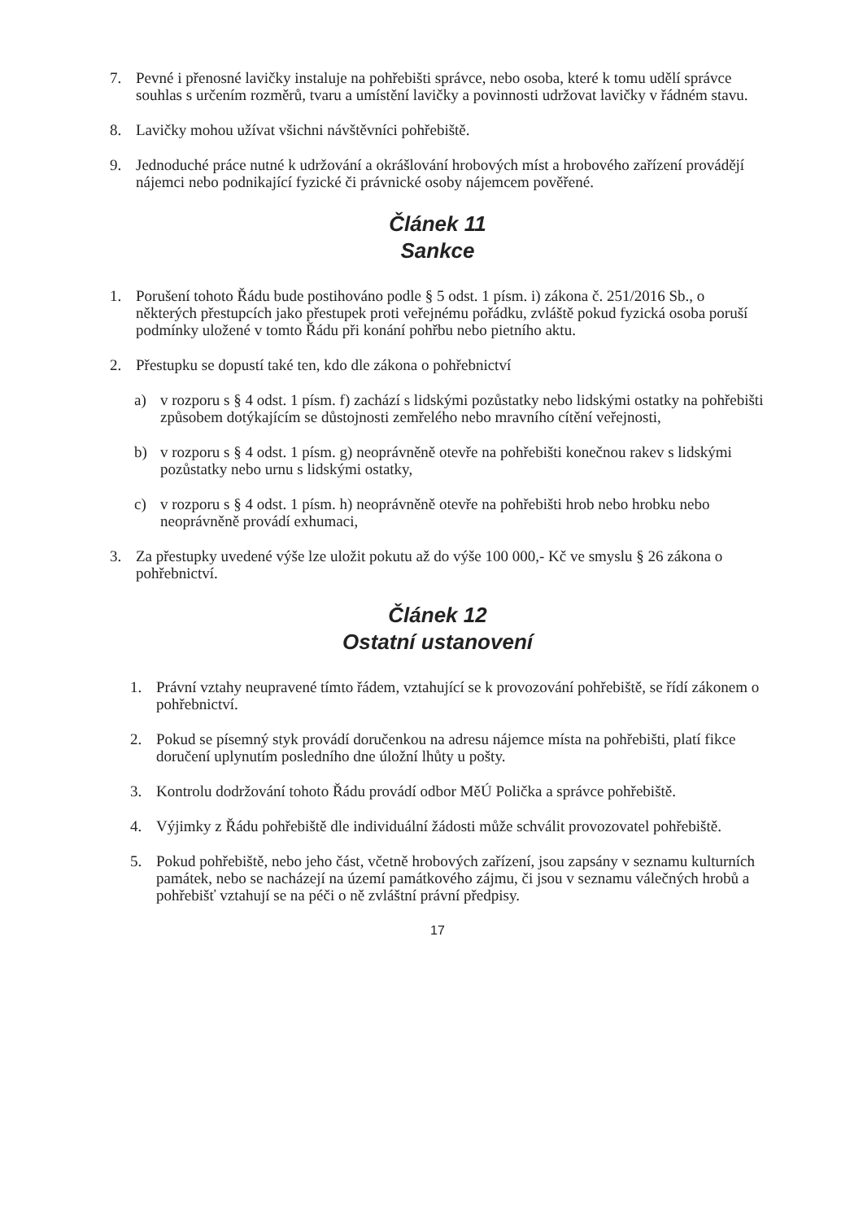7. Pevné i přenosné lavičky instaluje na pohřebišti správce, nebo osoba, které k tomu udělí správce souhlas s určením rozměrů, tvaru a umístění lavičky a povinnosti udržovat lavičky v řádném stavu.
8. Lavičky mohou užívat všichni návštěvníci pohřebiště.
9. Jednoduché práce nutné k udržování a okrášlování hrobových míst a hrobového zařízení provádějí nájemci nebo podnikající fyzické či právnické osoby nájemcem pověřené.
Článek 11
Sankce
1. Porušení tohoto Řádu bude postihováno podle § 5 odst. 1 písm. i) zákona č. 251/2016 Sb., o některých přestupcích jako přestupek proti veřejnému pořádku, zvláště pokud fyzická osoba poruší podmínky uložené v tomto Řádu při konání pohřbu nebo pietního aktu.
2. Přestupku se dopustí také ten, kdo dle zákona o pohřebnictví
a) v rozporu s § 4 odst. 1 písm. f) zachází s lidskými pozůstatky nebo lidskými ostatky na pohřebišti způsobem dotýkajícím se důstojnosti zemřelého nebo mravního cítění veřejnosti,
b) v rozporu s § 4 odst. 1 písm. g) neoprávněně otevře na pohřebišti konečnou rakev s lidskými pozůstatky nebo urnu s lidskými ostatky,
c) v rozporu s § 4 odst. 1 písm. h) neoprávněně otevře na pohřebišti hrob nebo hrobku nebo neoprávněně provádí exhumaci,
3. Za přestupky uvedené výše lze uložit pokutu až do výše 100 000,- Kč ve smyslu § 26 zákona o pohřebnictví.
Článek 12
Ostatní ustanovení
1. Právní vztahy neupravené tímto řádem, vztahující se k provozování pohřebiště, se řídí zákonem o pohřebnictví.
2. Pokud se písemný styk provádí doručenkou na adresu nájemce místa na pohřebišti, platí fikce doručení uplynutím posledního dne úložní lhůty u pošty.
3. Kontrolu dodržování tohoto Řádu provádí odbor MěÚ Polička a správce pohřebiště.
4. Výjimky z Řádu pohřebiště dle individuální žádosti může schválit provozovatel pohřebiště.
5. Pokud pohřebiště, nebo jeho část, včetně hrobových zařízení, jsou zapsány v seznamu kulturních památek, nebo se nacházejí na území památkového zájmu, či jsou v seznamu válečných hrobů a pohřebišť vztahují se na péči o ně zvláštní právní předpisy.
17